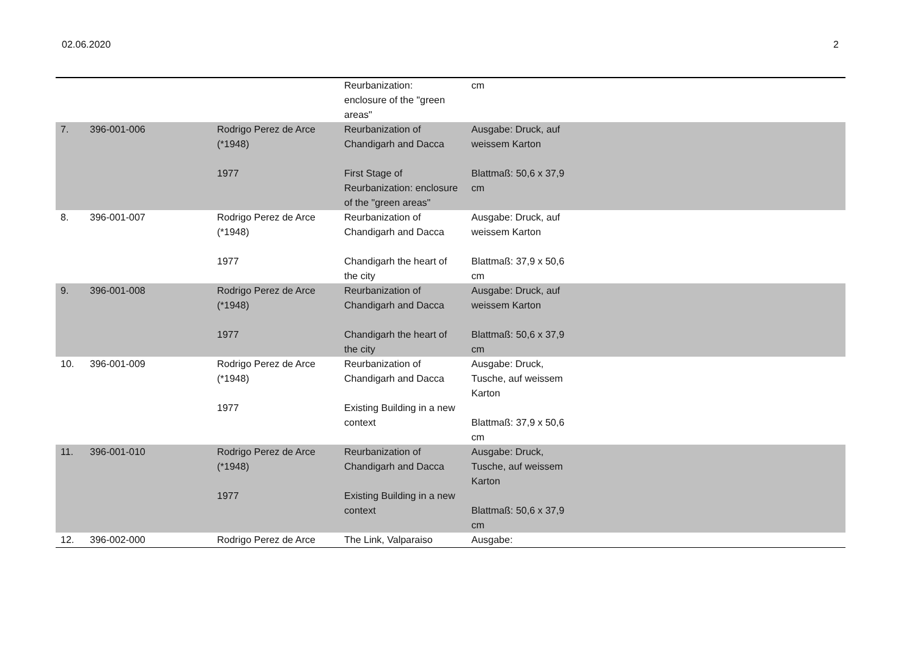02.06.2020 2
| | | | Reurbanization: enclosure of the "green areas" | cm | |
| 7. | 396-001-006 | Rodrigo Perez de Arce (*1948) 1977 | Reurbanization of Chandigarh and Dacca First Stage of Reurbanization: enclosure of the "green areas" | Ausgabe: Druck, auf weissem Karton Blattmaß: 50,6 x 37,9 cm | |
| 8. | 396-001-007 | Rodrigo Perez de Arce (*1948) 1977 | Reurbanization of Chandigarh and Dacca Chandigarh the heart of the city | Ausgabe: Druck, auf weissem Karton Blattmaß: 37,9 x 50,6 cm | |
| 9. | 396-001-008 | Rodrigo Perez de Arce (*1948) 1977 | Reurbanization of Chandigarh and Dacca Chandigarh the heart of the city | Ausgabe: Druck, auf weissem Karton Blattmaß: 50,6 x 37,9 cm | |
| 10. | 396-001-009 | Rodrigo Perez de Arce (*1948) 1977 | Reurbanization of Chandigarh and Dacca Existing Building in a new context | Ausgabe: Druck, Tusche, auf weissem Karton Blattmaß: 37,9 x 50,6 cm | |
| 11. | 396-001-010 | Rodrigo Perez de Arce (*1948) 1977 | Reurbanization of Chandigarh and Dacca Existing Building in a new context | Ausgabe: Druck, Tusche, auf weissem Karton Blattmaß: 50,6 x 37,9 cm | |
| 12. | 396-002-000 | Rodrigo Perez de Arce | The Link, Valparaiso | Ausgabe: | |